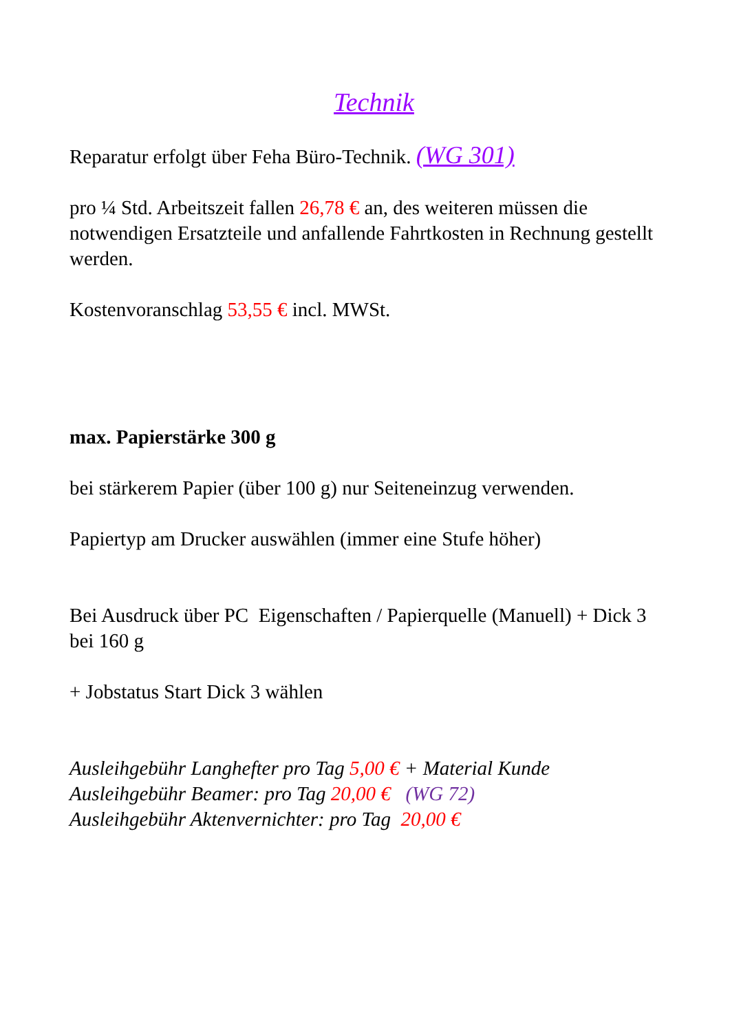Technik
Reparatur erfolgt über Feha Büro-Technik. (WG 301)
pro ¼ Std. Arbeitszeit fallen 26,78 € an, des weiteren müssen die notwendigen Ersatzteile und anfallende Fahrtkosten in Rechnung gestellt werden.
Kostenvoranschlag 53,55 € incl. MWSt.
max. Papierstärke 300 g
bei stärkerem Papier (über 100 g) nur Seiteneinzug verwenden.
Papiertyp am Drucker auswählen (immer eine Stufe höher)
Bei Ausdruck über PC Eigenschaften / Papierquelle (Manuell) + Dick 3 bei 160 g
+ Jobstatus Start Dick 3 wählen
Ausleihgebühr Langhefter pro Tag 5,00 € + Material Kunde
Ausleihgebühr Beamer: pro Tag 20,00 € (WG 72)
Ausleihgebühr Aktenvernichter: pro Tag 20,00 €